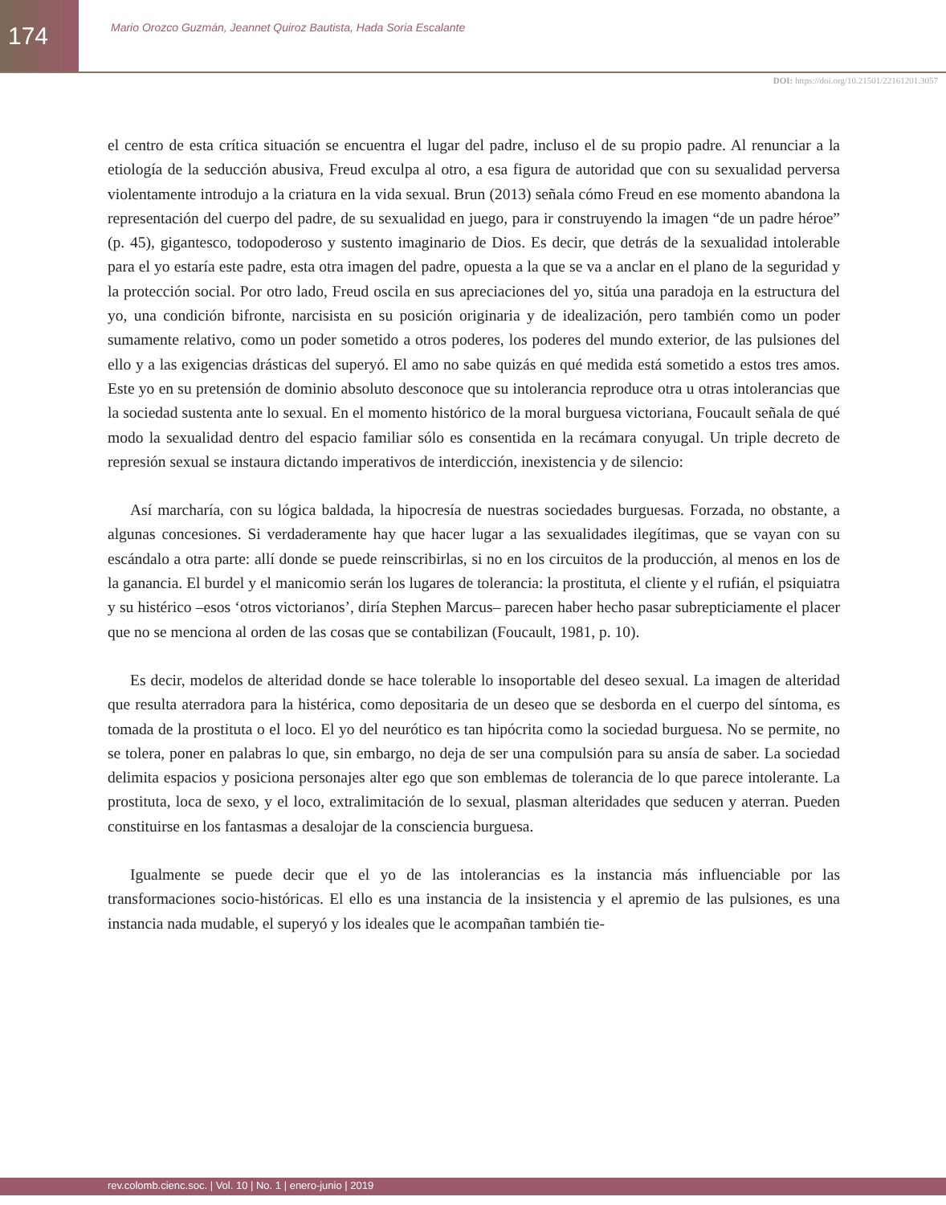174
Mario Orozco Guzmán, Jeannet Quiroz Bautista, Hada Soria Escalante
DOI: https://doi.org/10.21501/22161201.3057
el centro de esta crítica situación se encuentra el lugar del padre, incluso el de su propio padre. Al renunciar a la etiología de la seducción abusiva, Freud exculpa al otro, a esa figura de autoridad que con su sexualidad perversa violentamente introdujo a la criatura en la vida sexual. Brun (2013) señala cómo Freud en ese momento abandona la representación del cuerpo del padre, de su sexualidad en juego, para ir construyendo la imagen “de un padre héroe” (p. 45), gigantesco, todopoderoso y sustento imaginario de Dios. Es decir, que detrás de la sexualidad intolerable para el yo estaría este padre, esta otra imagen del padre, opuesta a la que se va a anclar en el plano de la seguridad y la protección social. Por otro lado, Freud oscila en sus apreciaciones del yo, sitúa una paradoja en la estructura del yo, una condición bifronte, narcisista en su posición originaria y de idealización, pero también como un poder sumamente relativo, como un poder sometido a otros poderes, los poderes del mundo exterior, de las pulsiones del ello y a las exigencias drásticas del superyó. El amo no sabe quizás en qué medida está sometido a estos tres amos. Este yo en su pretensión de dominio absoluto desconoce que su intolerancia reproduce otra u otras intolerancias que la sociedad sustenta ante lo sexual. En el momento histórico de la moral burguesa victoriana, Foucault señala de qué modo la sexualidad dentro del espacio familiar sólo es consentida en la recámara conyugal. Un triple decreto de represión sexual se instaura dictando imperativos de interdicción, inexistencia y de silencio:
Así marcharía, con su lógica baldada, la hipocresía de nuestras sociedades burguesas. Forzada, no obstante, a algunas concesiones. Si verdaderamente hay que hacer lugar a las sexualidades ilegítimas, que se vayan con su escándalo a otra parte: allí donde se puede reinscribirlas, si no en los circuitos de la producción, al menos en los de la ganancia. El burdel y el manicomio serán los lugares de tolerancia: la prostituta, el cliente y el rufián, el psiquiatra y su histérico –esos ‘otros victorianos’, diría Stephen Marcus– parecen haber hecho pasar subrepticiamente el placer que no se menciona al orden de las cosas que se contabilizan (Foucault, 1981, p. 10).
Es decir, modelos de alteridad donde se hace tolerable lo insoportable del deseo sexual. La imagen de alteridad que resulta aterradora para la histérica, como depositaria de un deseo que se desborda en el cuerpo del síntoma, es tomada de la prostituta o el loco. El yo del neurótico es tan hipócrita como la sociedad burguesa. No se permite, no se tolera, poner en palabras lo que, sin embargo, no deja de ser una compulsión para su ansía de saber. La sociedad delimita espacios y posiciona personajes alter ego que son emblemas de tolerancia de lo que parece intolerante. La prostituta, loca de sexo, y el loco, extralimitación de lo sexual, plasman alteridades que seducen y aterran. Pueden constituirse en los fantasmas a desalojar de la consciencia burguesa.
Igualmente se puede decir que el yo de las intolerancias es la instancia más influenciable por las transformaciones socio-históricas. El ello es una instancia de la insistencia y el apremio de las pulsiones, es una instancia nada mudable, el superyó y los ideales que le acompañan también tie-
rev.colomb.cienc.soc. | Vol. 10 | No. 1 | enero-junio | 2019